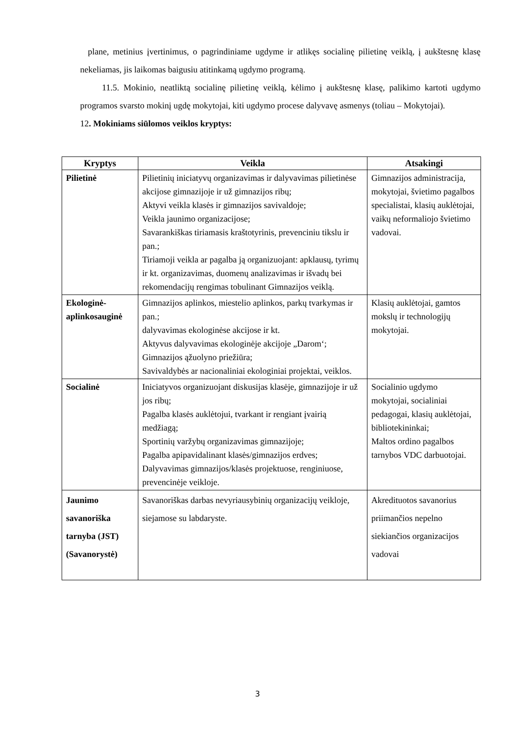plane, metinius įvertinimus, o pagrindiniame ugdyme ir atlikęs socialinę pilietinę veiklą, į aukštesnę klasę nekeliamas, jis laikomas baigusiu atitinkamą ugdymo programą.
11.5. Mokinio, neatliktą socialinę pilietinę veiklą, kėlimo į aukštesnę klasę, palikimo kartoti ugdymo programos svarsto mokinį ugdę mokytojai, kiti ugdymo procese dalyvavę asmenys (toliau – Mokytojai).
12. Mokiniams siūlomos veiklos kryptys:
| Kryptys | Veikla | Atsakingi |
| --- | --- | --- |
| Pilietinė | Pilietinių iniciatyvų organizavimas ir dalyvavimas pilietinėse akcijose gimnazijoje ir už gimnazijos ribų; Aktyvi veikla klasės ir gimnazijos savivaldoje; Veikla jaunimo organizacijose; Savarankiškas tiriamasis kraštotyrinis, prevenciniu tikslu ir pan.; Tiriamoji veikla ar pagalba ją organizuojant: apklausų, tyrimų ir kt. organizavimas, duomenų analizavimas ir išvadų bei rekomendacijų rengimas tobulinant Gimnazijos veiklą. | Gimnazijos administracija, mokytojai, švietimo pagalbos specialistai, klasių auklėtojai, vaikų neformaliojo švietimo vadovai. |
| Ekologinė-aplinkosauginė | Gimnazijos aplinkos, miestelio aplinkos, parkų tvarkymas ir pan.; dalyvavimas ekologinėse akcijose ir kt. Aktyvus dalyvavimas ekologinėje akcijoje „Darom‘; Gimnazijos ąžuolyno priežiūra; Savivaldybės ar nacionaliniai ekologiniai projektai, veiklos. | Klasių auklėtojai, gamtos mokslų ir technologijų mokytojai. |
| Socialinė | Iniciatyvos organizuojant diskusijas klasėje, gimnazijoje ir už jos ribų; Pagalba klasės auklėtojui, tvarkant ir rengiant įvairią medžiagą; Sportinių varžybų organizavimas gimnazijoje; Pagalba apipavidalinant klasės/gimnazijos erdves; Dalyvavimas gimnazijos/klasės projektuose, renginiuose, prevencinėje veikloje. | Socialinio ugdymo mokytojai, socialiniai pedagogai, klasių auklėtojai, bibliotekininkai; Maltos ordino pagalbos tarnybos VDC darbuotojai. |
| Jaunimo savanoriška tarnyba (JST) (Savanorystė) | Savanoriškas darbas nevyriausybinių organizacijų veikloje, siejamose su labdaryste. | Akredituotos savanorius priimančios nepelno siekiančios organizacijos vadovai |
3